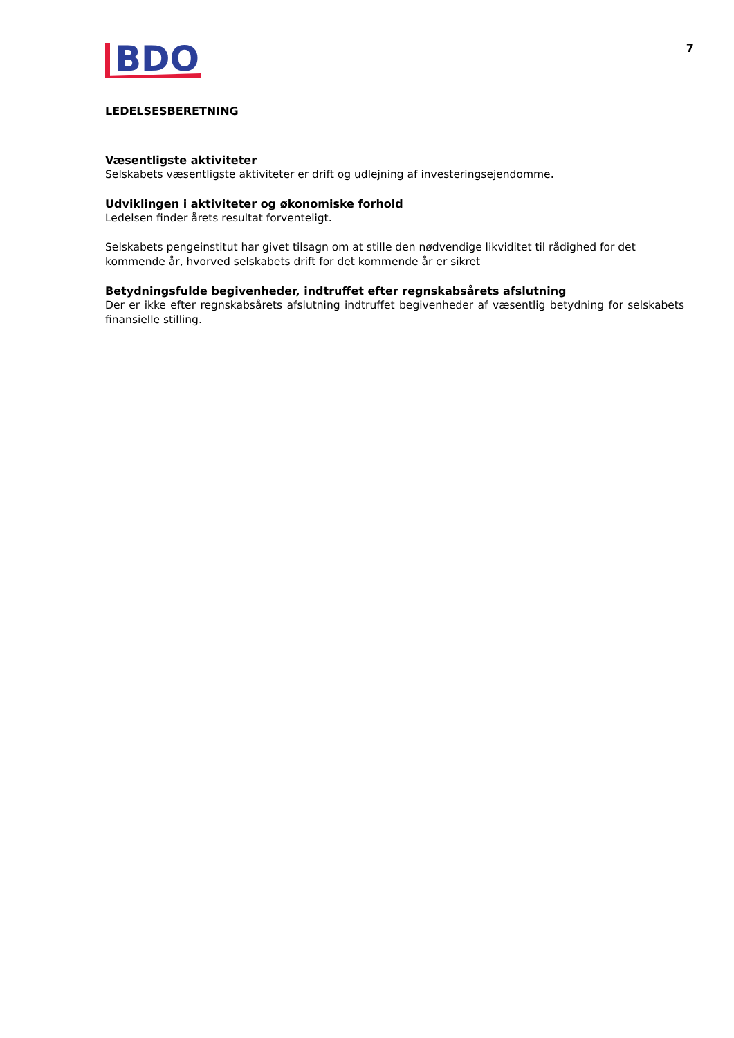BDO
7
LEDELSESBERETNING
Væsentligste aktiviteter
Selskabets væsentligste aktiviteter er drift og udlejning af investeringsejendomme.
Udviklingen i aktiviteter og økonomiske forhold
Ledelsen finder årets resultat forventeligt.
Selskabets pengeinstitut har givet tilsagn om at stille den nødvendige likviditet til rådighed for det kommende år, hvorved selskabets drift for det kommende år er sikret
Betydningsfulde begivenheder, indtruffet efter regnskabsårets afslutning
Der er ikke efter regnskabsårets afslutning indtruffet begivenheder af væsentlig betydning for selskabets finansielle stilling.